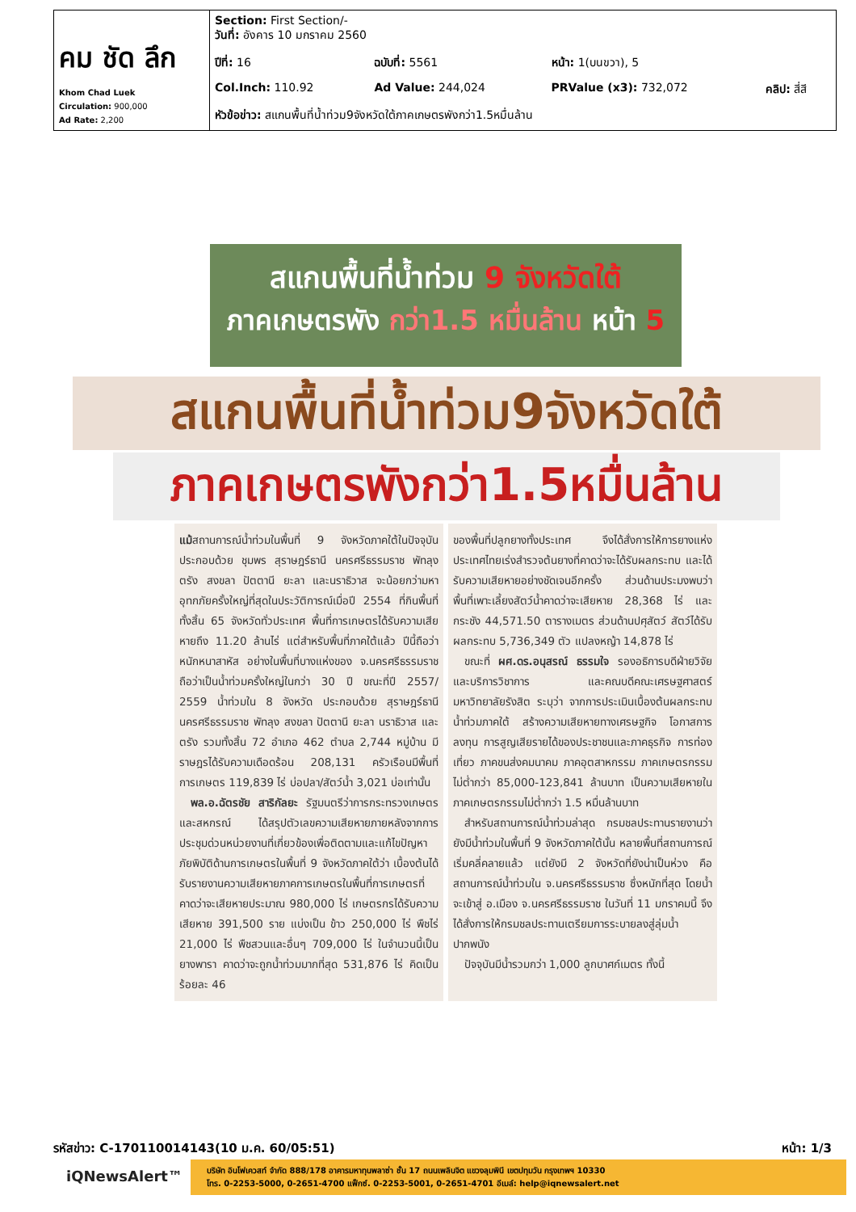| คม ชัด ลึก Khom Chad Luek Circulation: 900,000 Ad Rate: 2,200 | Section: First Section/- วันที่: อังคาร 10 มกราคม 2560 | | | |
| | ปีที่: 16 | ฉบับที่: 5561 | หน้า: 1(บนขวา), 5 | |
| | Col.Inch: 110.92 | Ad Value: 244,024 | PRValue (x3): 732,072 | คลิป: สี่สี |
| | หัวข้อข่าว: สแกนพื้นที่น้ำท่วม9จังหวัดใต้ภาคเกษตรพังกว่า1.5หมื่นล้าน | | | |
สแกนพื้นที่น้ำท่วม 9 จังหวัดใต้
ภาคเกษตรพัง กว่า1.5 หมื่นล้าน หน้า 5
สแกนพื้นที่น้ำท่วม9จังหวัดใต้
ภาคเกษตรพังกว่า1.5หมื่นล้าน
แม้สถานการณ์น้ำท่วมในพื้นที่ 9 จังหวัดภาคใต้ในปัจจุบันประกอบด้วย ชุมพร สุราษฎร์ธานี นครศรีธรรมราช พัทลุง ตรัง สงขลา ปัตตานี ยะลา และนราธิวาส จะน้อยกว่ามหาอุทกภัยครั้งใหญ่ที่สุดในประวัติการณ์เมื่อปี 2554 ที่กินพื้นที่ทั้งสิ้น 65 จังหวัดทั่วประเทศ พื้นที่การเกษตรได้รับความเสียหายถึง 11.20 ล้านไร่ แต่สำหรับพื้นที่ภาคใต้แล้ว ปีนี้ถือว่าหนักหนาสาหัส อย่างในพื้นที่บางแห่งของ จ.นครศรีธรรมราช ถือว่าเป็นน้ำท่วมครั้งใหญ่ในกว่า 30 ปี ขณะที่ปี 2557/ 2559 น้ำท่วมใน 8 จังหวัด ประกอบด้วย สุราษฎร์ธานี นครศรีธรรมราช พัทลุง สงขลา ปัตตานี ยะลา นราธิวาส และตรัง รวมทั้งสิ้น 72 อำเภอ 462 ตำบล 2,744 หมู่บ้าน มีราษฎรได้รับความเดือดร้อน 208,131 ครัวเรือนมีพื้นที่การเกษตร 119,839 ไร่ บ่อปลา/สัตว์น้ำ 3,021 บ่อเท่านั้น
 พล.อ.ฉัตรชัย สาริกัลยะ รัฐมนตรีว่าการกระทรวงเกษตรและสหกรณ์ ได้สรุปตัวเลขความเสียหายภายหลังจากการประชุมด่วนหน่วยงานที่เกี่ยวข้องเพื่อติดตามและแก้ไขปัญหาภัยพิบัติด้านการเกษตรในพื้นที่ 9 จังหวัดภาคใต้ว่า เบื้องต้นได้รับรายงานความเสียหายภาคการเกษตรในพื้นที่การเกษตรที่คาดว่าจะเสียหายประมาณ 980,000 ไร่ เกษตรกรได้รับความเสียหาย 391,500 ราย แบ่งเป็น ข้าว 250,000 ไร่ พืชไร่ 21,000 ไร่ พืชสวนและอื่นๆ 709,000 ไร่ ในจำนวนนี้เป็นยางพารา คาดว่าจะถูกน้ำท่วมมากที่สุด 531,876 ไร่ คิดเป็นร้อยละ 46
ของพื้นที่ปลูกยางทั้งประเทศ จึงได้สั่งการให้การยางแห่งประเทศไทยเร่งสำรวจต้นยางที่คาดว่าจะได้รับผลกระทบ และได้รับความเสียหายอย่างชัดเจนอีกครั้ง ส่วนด้านประมงพบว่า พื้นที่เพาะเลี้ยงสัตว์น้ำคาดว่าจะเสียหาย 28,368 ไร่ และกระชัง 44,571.50 ตารางเมตร ส่วนด้านปศุสัตว์ สัตว์ได้รับผลกระทบ 5,736,349 ตัว แปลงหญ้า 14,878 ไร่
 ขณะที่ ผศ.ดร.อนุสรณ์ ธรรมใจ รองอธิการบดีฝ่ายวิจัยและบริการวิชาการ และคณบดีคณะเศรษฐศาสตร์ มหาวิทยาลัยรังสิต ระบุว่า จากการประเมินเบื้องต้นผลกระทบน้ำท่วมภาคใต้ สร้างความเสียหายทางเศรษฐกิจ โอกาสการลงทุน การสูญเสียรายได้ของประชาชนและภาคธุรกิจ การท่องเที่ยว ภาคขนส่งคมนาคม ภาคอุตสาหกรรม ภาคเกษตรกรรมไม่ต่ำกว่า 85,000-123,841 ล้านบาท เป็นความเสียหายในภาคเกษตรกรรมไม่ต่ำกว่า 1.5 หมื่นล้านบาท
 สำหรับสถานการณ์น้ำท่วมล่าสุด กรมชลประทานรายงานว่ายังมีน้ำท่วมในพื้นที่ 9 จังหวัดภาคใต้นั้น หลายพื้นที่สถานการณ์เริ่มคลี่คลายแล้ว แต่ยังมี 2 จังหวัดที่ยังน่าเป็นห่วง คือ สถานการณ์น้ำท่วมใน จ.นครศรีธรรมราช ซึ่งหนักที่สุด โดยน้ำจะเข้าสู่ อ.เมือง จ.นครศรีธรรมราช ในวันที่ 11 มกราคมนี้ จึงได้สั่งการให้กรมชลประทานเตรียมการระบายลงสู่ลุ่มน้ำปากพนัง
 ปัจจุบันมีน้ำรวมกว่า 1,000 ลูกบาศก์เมตร ทั้งนี้
รหัสข่าว: C-170110014143(10 ม.ค. 60/05:51) หน้า: 1/3
iQNewsAlert™
บริษัท อินโฟเควสท์ จำกัด 888/178 อาคารมหาทุนพลาซ่า ชั้น 17 ถนนเพลินจิต แขวงลุมพินี เขตปทุมวัน กรุงเทพฯ 10330
โทร. 0-2253-5000, 0-2651-4700 แฟ็กซ์. 0-2253-5001, 0-2651-4701 อีเมล์: help@iqnewsalert.net